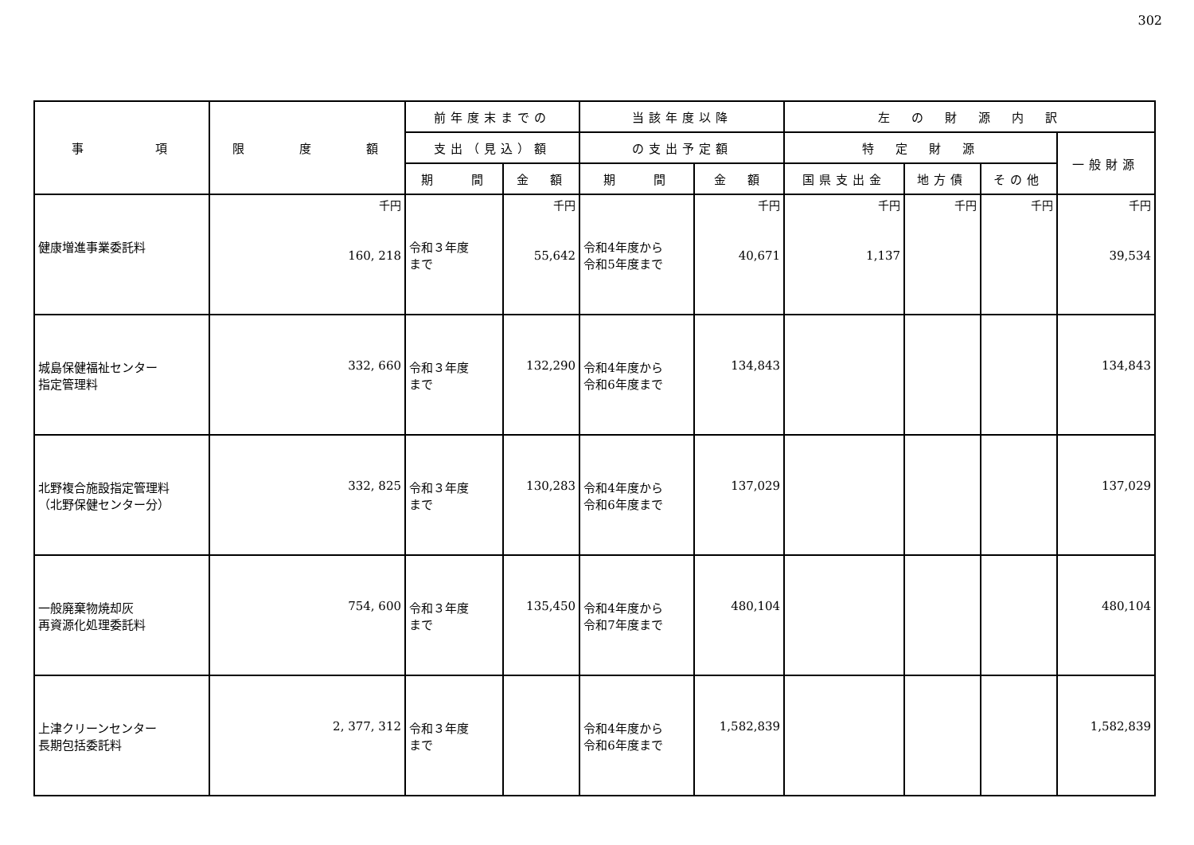302
| 事 項 | 限 度 額 | 前年度末までの | | 当該年度以降 | | 左 の 財 源 内 訳 | | | |
| --- | --- | --- | --- | --- | --- | --- | --- | --- | --- |
| | | 支出（見込）額 | | の支出予定額 | | 特 定 財 源 | | | 一般財源 |
| | | 期 間 | 金 額 | 期 間 | 金 額 | 国県支出金 | 地方債 | その他 | |
| 健康増進事業委託料 | 千円 160, 218 | 令和３年度 まで | 千円 55,642 | 令和4年度から 令和5年度まで | 千円 40,671 | 千円 1,137 | 千円 | 千円 | 千円 39,534 |
| 城島保健福祉センター 指定管理料 | 332, 660 | 令和３年度 まで | 132,290 | 令和4年度から 令和6年度まで | 134,843 | | | | 134,843 |
| 北野複合施設指定管理料 （北野保健センター分） | 332, 825 | 令和３年度 まで | 130,283 | 令和4年度から 令和6年度まで | 137,029 | | | | 137,029 |
| 一般廃棄物焼却灰 再資源化処理委託料 | 754, 600 | 令和３年度 まで | 135,450 | 令和4年度から 令和7年度まで | 480,104 | | | | 480,104 |
| 上津クリーンセンター 長期包括委託料 | 2, 377, 312 | 令和３年度 まで | | 令和4年度から 令和6年度まで | 1,582,839 | | | | 1,582,839 |